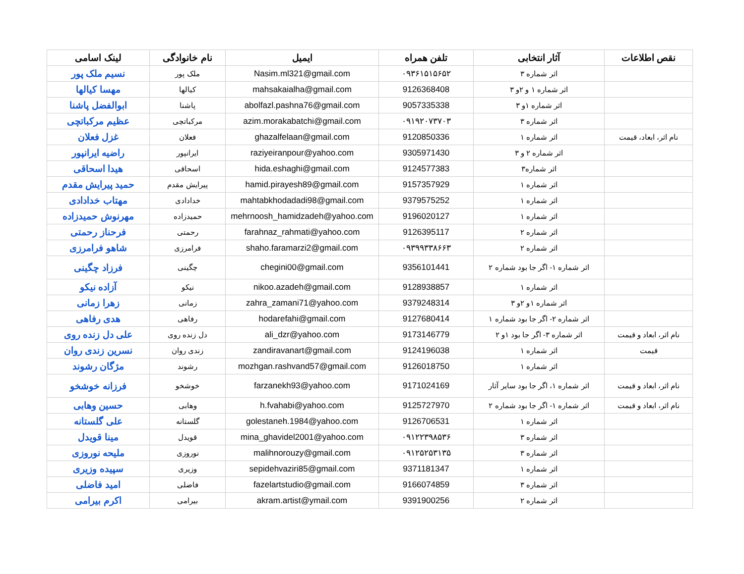| لینک اسامی | نام خانوادگی | ایمیل | تلفن همراه | آثار انتخابی | نقص اطلاعات |
| --- | --- | --- | --- | --- | --- |
| نسیم ملک پور | ملک پور | Nasim.ml321@gmail.com | ۰۹۳۶۱۵۱۵۶۵۲ | اثر شماره ۳ | |
| مهسا کیالها | کیالها | mahsakaialha@gmail.com | 9126368408 | اثر شماره ۱ و ۲و ۳ | |
| ابوالفضل پاشنا | پاشنا | abolfazl.pashna76@gmail.com | 9057335338 | اثر شماره ۱و ۳ | |
| عظیم مرکباتچی | مرکباتچی | azim.morakabatchi@gmail.com | ۰۹۱۹۲۰۷۳۷۰۳ | اثر شماره ۳ | |
| غزل فعلان | فعلان | ghazalfelaan@gmail.com | 9120850336 | اثر شماره ۱ | نام اثر، ابعاد، قیمت |
| راضیه ایرانپور | ایرانپور | raziyeiranpour@yahoo.com | 9305971430 | اثر شماره ۲ و ۳ | |
| هیدا اسحاقی | اسحاقی | hida.eshaghi@gmail.com | 9124577383 | اثر شماره۳ | |
| حمید پیرایش مقدم | پیرایش مقدم | hamid.pirayesh89@gmail.com | 9157357929 | اثر شماره ۱ | |
| مهتاب خدادادی | خدادادی | mahtabkhodadadi98@gmail.com | 9379575252 | اثر شماره ۱ | |
| مهرنوش حمیدزاده | حمیدزاده | mehrnoosh_hamidzadeh@yahoo.com | 9196020127 | اثر شماره ۱ | |
| فرحناز رحمتی | رحمتی | farahnaz_rahmati@yahoo.com | 9126395117 | اثر شماره ۲ | |
| شاهو فرامرزی | فرامرزی | shaho.faramarzi2@gmail.com | ۰۹۳۹۹۳۳۸۶۶۳ | اثر شماره ۲ | |
| فرزاد چگینی | چگینی | chegini00@gmail.com | 9356101441 | اثر شماره ۱- اگر جا بود شماره ۲ | |
| آزاده نیکو | نیکو | nikoo.azadeh@gmail.com | 9128938857 | اثر شماره ۱ | |
| زهرا زمانی | زمانی | zahra_zamani71@yahoo.com | 9379248314 | اثر شماره ۱و ۲و ۳ | |
| هدی رفاهی | رفاهی | hodarefahi@gmail.com | 9127680414 | اثر شماره ۲- اگر جا بود شماره ۱ | |
| علی دل زنده روی | دل زنده روی | ali_dzr@yahoo.com | 9173146779 | اثر شماره ۳- اگر جا بود ۱و ۲ | نام اثر، ابعاد و قیمت |
| نسرین زندی روان | زندی روان | zandiravanart@gmail.com | 9124196038 | اثر شماره ۱ | قیمت |
| مژگان رشوند | رشوند | mozhgan.rashvand57@gmail.com | 9126018750 | اثر شماره ۱ | |
| فرزانه خوشخو | خوشخو | farzanekh93@yahoo.com | 9171024169 | اثر شماره ۱، اگر جا بود سایر آثار | نام اثر، ابعاد و قیمت |
| حسین وهابی | وهابی | h.fvahabi@yahoo.com | 9125727970 | اثر شماره ۱- اگر جا بود شماره ۲ | نام اثر، ابعاد و قیمت |
| علی گلستانه | گلستانه | golestaneh.1984@yahoo.com | 9126706531 | اثر شماره ۱ | |
| مینا قویدل | قویدل | mina_ghavidel2001@yahoo.com | ۰۹۱۲۲۳۹۸۵۳۶ | اثر شماره ۳ | |
| ملیحه نوروزی | نوروزی | malihnorouzy@gmail.com | ۰۹۱۲۵۲۵۳۱۳۵ | اثر شماره ۳ | |
| سپیده وزیری | وزیری | sepidehvaziri85@gmail.com | 9371181347 | اثر شماره ۱ | |
| امید فاضلی | فاضلی | fazelartstudio@gmail.com | 9166074859 | اثر شماره ۳ | |
| اکرم بیرامی | بیرامی | akram.artist@ymail.com | 9391900256 | اثر شماره ۲ | |